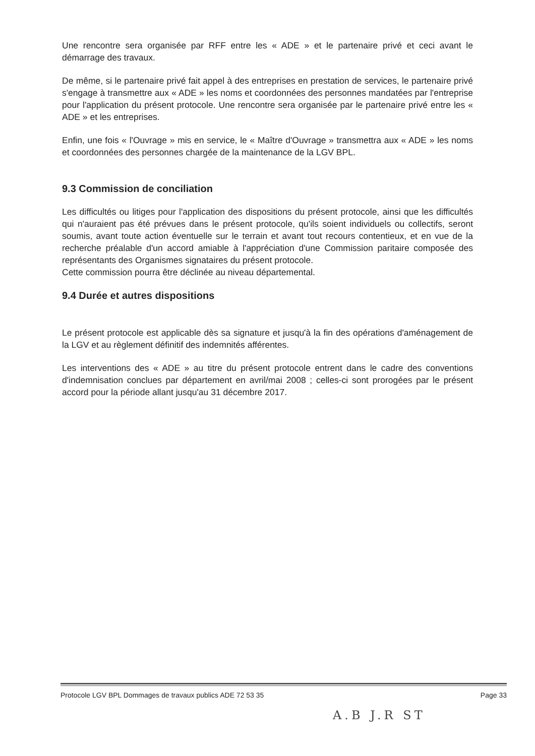Une rencontre sera organisée par RFF entre les « ADE » et le partenaire privé et ceci avant le démarrage des travaux.
De même, si le partenaire privé fait appel à des entreprises en prestation de services, le partenaire privé s'engage à transmettre aux « ADE » les noms et coordonnées des personnes mandatées par l'entreprise pour l'application du présent protocole. Une rencontre sera organisée par le partenaire privé entre les « ADE » et les entreprises.
Enfin, une fois « l'Ouvrage » mis en service, le « Maître d'Ouvrage » transmettra aux « ADE » les noms et coordonnées des personnes chargée de la maintenance de la LGV BPL.
9.3 Commission de conciliation
Les difficultés ou litiges pour l'application des dispositions du présent protocole, ainsi que les difficultés qui n'auraient pas été prévues dans le présent protocole, qu'ils soient individuels ou collectifs, seront soumis, avant toute action éventuelle sur le terrain et avant tout recours contentieux, et en vue de la recherche préalable d'un accord amiable à l'appréciation d'une Commission paritaire composée des représentants des Organismes signataires du présent protocole.
Cette commission pourra être déclinée au niveau départemental.
9.4 Durée et autres dispositions
Le présent protocole est applicable dès sa signature et jusqu'à la fin des opérations d'aménagement de la LGV et au règlement définitif des indemnités afférentes.
Les interventions des « ADE » au titre du présent protocole entrent dans le cadre des conventions d'indemnisation conclues par département en avril/mai 2008 ; celles-ci sont prorogées par le présent accord pour la période allant jusqu'au 31 décembre 2017.
Protocole LGV BPL Dommages de travaux publics ADE 72 53 35 Page 33
A.B J.R ST